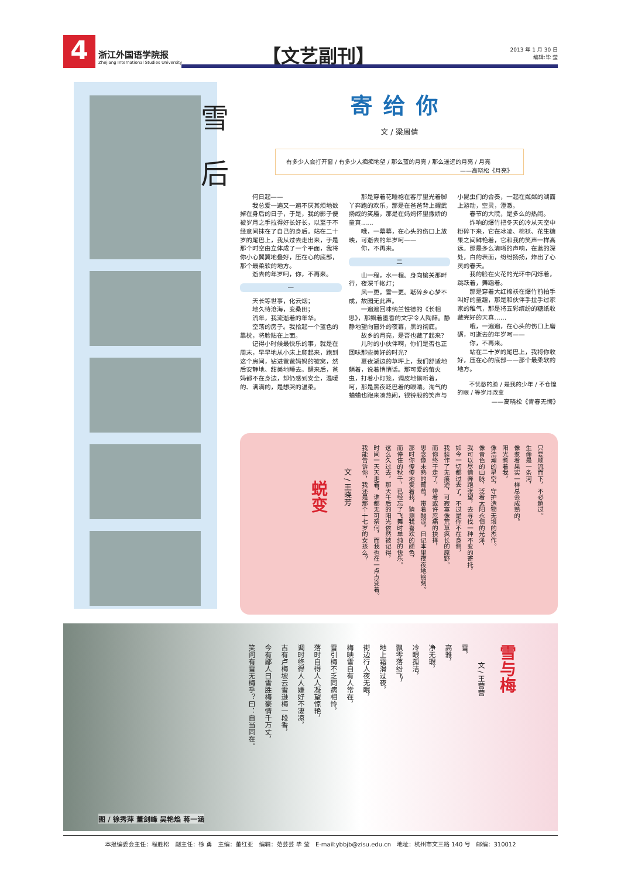4
浙江外国语学院报
Zhejiang International Studies University
【文艺副刊】
2013 年 1 月 30 日
编辑:毕 莹
雪
后
寄给你
文 / 梁周倩
有多少人会打开窗 / 有多少人痴痴地望 / 那么蓝的月亮 / 那么遥远的月亮 / 月亮 ——高晓松《月亮》
何日起——
我总爱一遍又一遍不厌其烦地数掉在身后的日子，于是，我的影子便被岁月之手拉得好长好长，以至于不经意间抹在了自己的身后。站在二十岁的尾巴上，我从过去走出来，于是那个时空由立体成了一个平面，我将你小心翼翼地叠好，压在心的底部，那个最柔软的地方。
逝去的年岁呵，你，不再来。
一
天长等世事，化云烟；
地久待沧海，变桑田；
流年，我流逝着的年华。
空荡的房子。我拾起一个蓝色的靠枕，将脸贴在上面。
记得小时候最快乐的事，就是在周末，早早地从小床上爬起来，跑到这个房间，钻进爸爸妈妈的被窝，然后安静地、甜美地睡去。醒来后，爸妈都不在身边，却仍感到安全，温暖的、满满的，是想哭的温柔。
那是穿着花睡袍在客厅里光着脚丫奔跑的欢乐，那是在爸爸背上耀武扬威的笑靥，那是在妈妈怀里撒娇的童真……
哦，一幕幕，在心头的伤口上放映，可逝去的年岁呵——
你，不再来。
二
山一程，水一程。身向榆关那畔行，夜深千帐灯；
风一更，雪一更。聒碎乡心梦不成，故园无此声。
一遍遍回味纳兰性德的《长相思》，那飘着墨香的文字令人陶醉。静静地望向窗外的夜幕，黑的彻底。
故乡的月亮，是否也藏了起来？
儿时的小伙伴啊，你们是否也正回味那些美好的时光？
夏夜湖边的草坪上，我们舒适地躺着，说着悄悄话。那可爱的萤火虫，打着小灯笼，调皮地偷听着，呵，那是黑夜眨巴着的眼睛。淘气的蛐蛐也跑来凑热闹，银铃般的笑声与小昆虫们的合奏，一起在粼粼的湖面上游动，空灵，澄澈。
春节的大院，是多么的热闹。
炸响的爆竹把冬天的冷从天空中粉碎下来，它在冰凌、棉袄、花生糖果之间鲜艳着，它和我的笑声一样高远。那是多么清晰的声响，在蓝的深处，白的表面，纷纷扬扬，炸出了心灵的春天。
我的脸在火花的光环中闪烁着，跳跃着，舞蹈着。
那是穿着大红棉袄在爆竹前拍手叫好的童趣，那是和伙伴手拉手过家家的稚气，那是将五彩缤纷的糖纸收藏完好的天真……
哦，一遍遍，在心头的伤口上磨砺，可逝去的年岁呵——
你，不再来。
站在二十岁的尾巴上，我将你收好，压在心的底部——那个最柔软的地方。
不忧愁的脸 / 是我的少年 / 不仓惶的眼 / 等岁月改变
——高晓松《青春无悔》
只要顺流而下，不必趟过。
生命是一条河，
像煮着果实一样总会成熟的。
阳光煮着我，
像浩瀚的星空，守护造物无垠的杰作。
像青色的山脉，泛着太阳永恒的光泽，
我可以尽情奔跑张望，去寻找一种不变的寄托，
如今一切都过去了，不过是你不在身侧，
我装作了无痕迹，可寂寞像荒草疯长的原野。
而你终于走了，带着或许忍痛的抉择，
思念像未熟的葡萄，带着酸涩，日记本里夜夜地铭刻。
那时你傻傻地爱着我，猜测我喜欢的颜色，
而停住的秋千，已经忘了飞舞时单纯的快乐。
这么久过去，那天午后的阳光依然被记得，
时间一天天走着，谁都无可奈何，而我也在一点点变着。
我能告诉你，我还是那个十七岁的女孩么？
文 / 王晓芳
蜕变
雪与梅
文 / 王营营
雪，
高雅，
净无瑕，
冷眼孤洁，
飘零落纷飞，
地上霜滑过夜，
街边行人夜无眠，
梅映雪自有人常在，
雪引梅不乏同病相怜，
落时自得人人凝望惊艳，
调时终得人人嫌好不凄凉，
古有卢梅坡云雪逊梅一段香，
今有鄙人曰雪胜梅豪情千万丈，
笑问有雪无梅乎？曰：自当同在。
图 / 徐秀萍 董剑峰 吴艳焰 蒋一涵
本报编委会主任：程胜松　副主任：徐 勇　主编：董红亚　编辑：范芸芸 毕 莹　E-mail:ybbjb@zisu.edu.cn　地址：杭州市文三路 140 号　邮编：310012